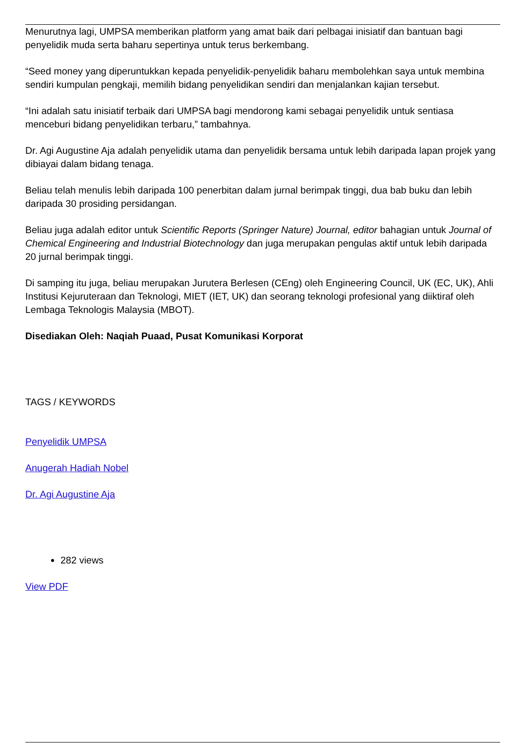Menurutnya lagi, UMPSA memberikan platform yang amat baik dari pelbagai inisiatif dan bantuan bagi penyelidik muda serta baharu sepertinya untuk terus berkembang.
“Seed money yang diperuntukkan kepada penyelidik-penyelidik baharu membolehkan saya untuk membina sendiri kumpulan pengkaji, memilih bidang penyelidikan sendiri dan menjalankan kajian tersebut.
“Ini adalah satu inisiatif terbaik dari UMPSA bagi mendorong kami sebagai penyelidik untuk sentiasa menceburi bidang penyelidikan terbaru,” tambahnya.
Dr. Agi Augustine Aja adalah penyelidik utama dan penyelidik bersama untuk lebih daripada lapan projek yang dibiayai dalam bidang tenaga.
Beliau telah menulis lebih daripada 100 penerbitan dalam jurnal berimpak tinggi, dua bab buku dan lebih daripada 30 prosiding persidangan.
Beliau juga adalah editor untuk Scientific Reports (Springer Nature) Journal, editor bahagian untuk Journal of Chemical Engineering and Industrial Biotechnology dan juga merupakan pengulas aktif untuk lebih daripada 20 jurnal berimpak tinggi.
Di samping itu juga, beliau merupakan Jurutera Berlesen (CEng) oleh Engineering Council, UK (EC, UK), Ahli Institusi Kejuruteraan dan Teknologi, MIET (IET, UK) dan seorang teknologi profesional yang diiktiraf oleh Lembaga Teknologis Malaysia (MBOT).
Disediakan Oleh: Naqiah Puaad, Pusat Komunikasi Korporat
TAGS / KEYWORDS
Penyelidik UMPSA
Anugerah Hadiah Nobel
Dr. Agi Augustine Aja
282 views
View PDF